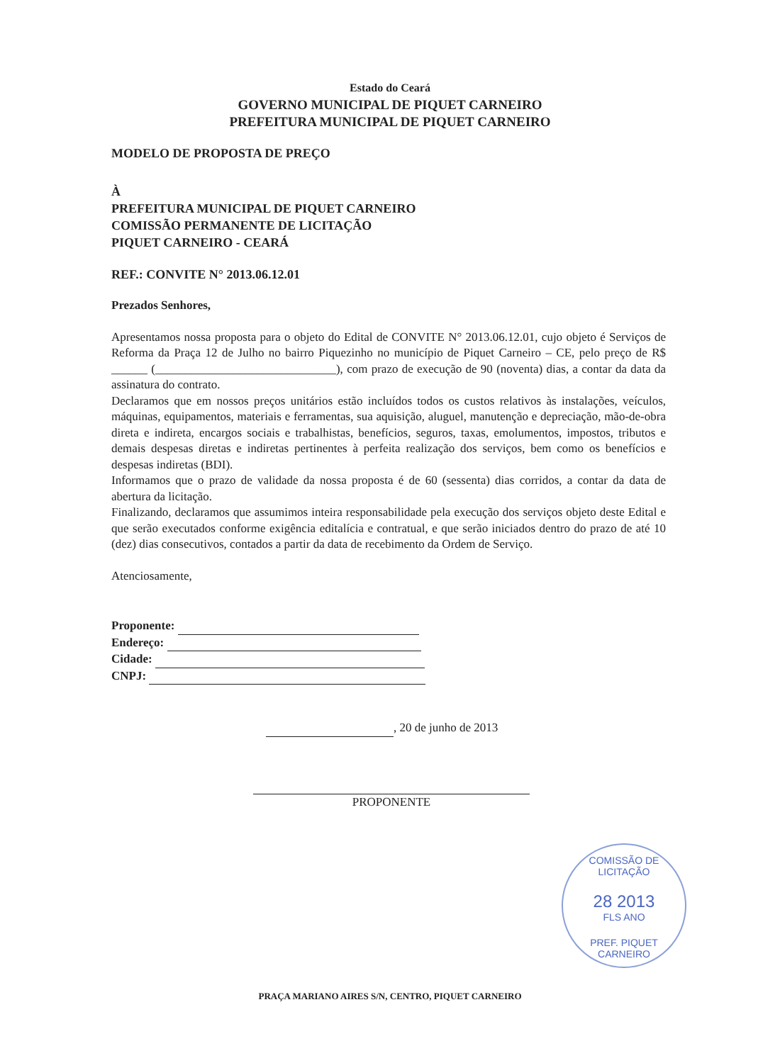Estado do Ceará
GOVERNO MUNICIPAL DE PIQUET CARNEIRO
PREFEITURA MUNICIPAL DE PIQUET CARNEIRO
MODELO DE PROPOSTA DE PREÇO
À
PREFEITURA MUNICIPAL DE PIQUET CARNEIRO
COMISSÃO PERMANENTE DE LICITAÇÃO
PIQUET CARNEIRO - CEARÁ
REF.: CONVITE N° 2013.06.12.01
Prezados Senhores,
Apresentamos nossa proposta para o objeto do Edital de CONVITE N° 2013.06.12.01, cujo objeto é Serviços de Reforma da Praça 12 de Julho no bairro Piquezinho no município de Piquet Carneiro – CE, pelo preço de R$ ______ (______________________________), com prazo de execução de 90 (noventa) dias, a contar da data da assinatura do contrato.
Declaramos que em nossos preços unitários estão incluídos todos os custos relativos às instalações, veículos, máquinas, equipamentos, materiais e ferramentas, sua aquisição, aluguel, manutenção e depreciação, mão-de-obra direta e indireta, encargos sociais e trabalhistas, benefícios, seguros, taxas, emolumentos, impostos, tributos e demais despesas diretas e indiretas pertinentes à perfeita realização dos serviços, bem como os benefícios e despesas indiretas (BDI).
Informamos que o prazo de validade da nossa proposta é de 60 (sessenta) dias corridos, a contar da data de abertura da licitação.
Finalizando, declaramos que assumimos inteira responsabilidade pela execução dos serviços objeto deste Edital e que serão executados conforme exigência editalícia e contratual, e que serão iniciados dentro do prazo de até 10 (dez) dias consecutivos, contados a partir da data de recebimento da Ordem de Serviço.
Atenciosamente,
Proponente:
Endereço:
Cidade:
CNPJ:
, 20 de junho de 2013
PROPONENTE
COMISSÃO DE LICITAÇÃO
28 2013
FLS ANO
PREF. PIQUET CARNEIRO
PRAÇA MARIANO AIRES S/N, CENTRO, PIQUET CARNEIRO